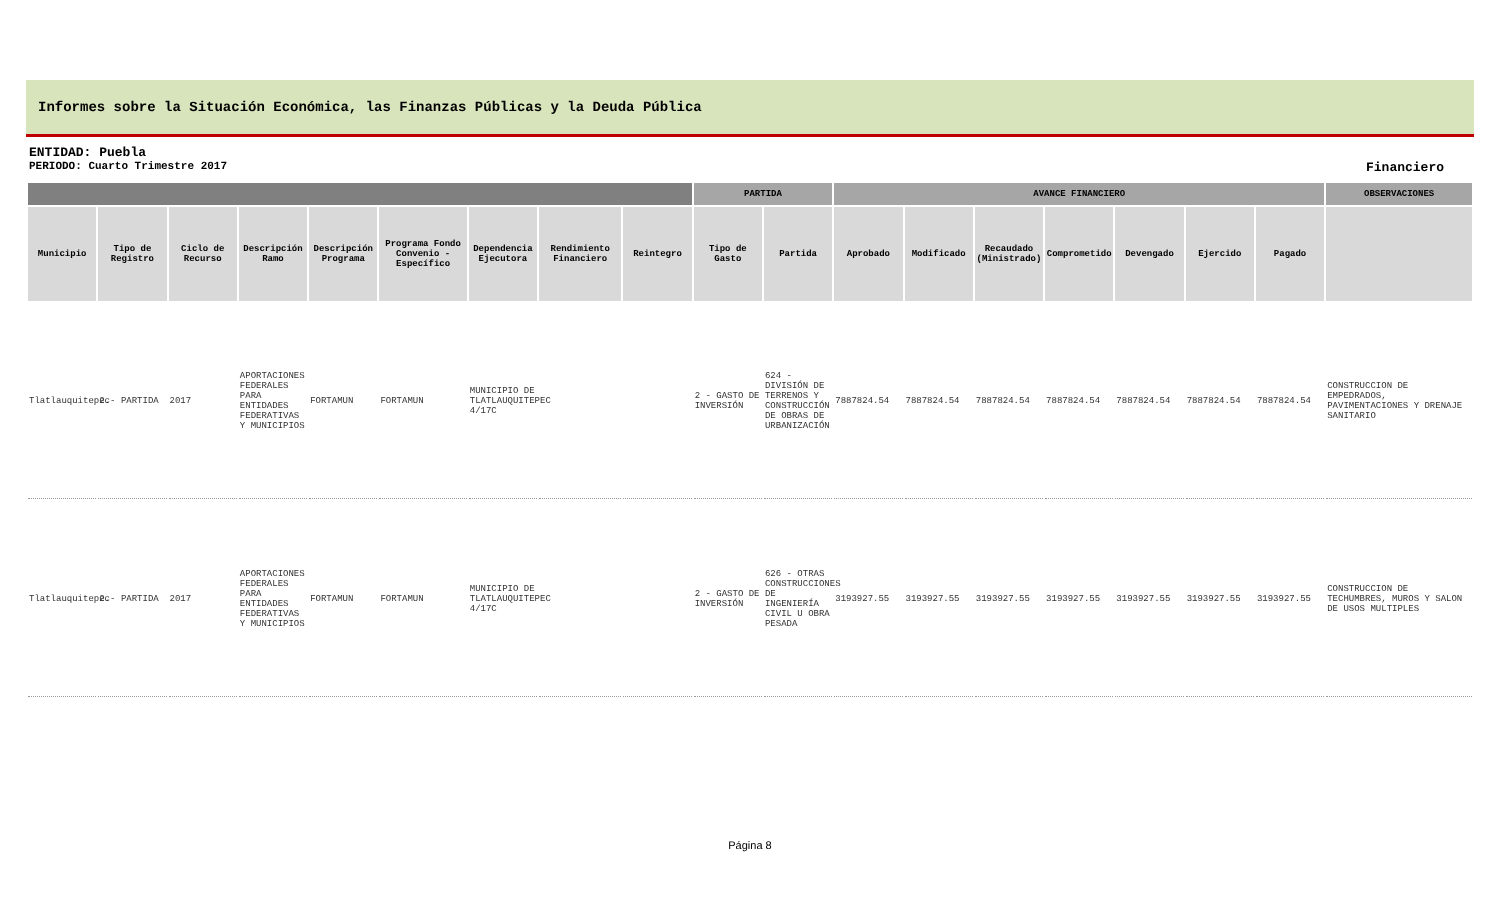Informes sobre la Situación Económica, las Finanzas Públicas y la Deuda Pública
ENTIDAD: Puebla
PERIODO: Cuarto Trimestre 2017 Financiero
| | | | | | | | | | PARTIDA | | AVANCE FINANCIERO | | | | | | | OBSERVACIONES |
| --- | --- | --- | --- | --- | --- | --- | --- | --- | --- | --- | --- | --- | --- | --- | --- | --- | --- | --- |
| Municipio | Tipo de Registro | Ciclo de Recurso | Descripción Ramo | Descripción Programa | Programa Fondo Convenio - Específico | Dependencia Ejecutora | Rendimiento Financiero | Reintegro | Tipo de Gasto | Partida | Aprobado | Modificado | Recaudado (Ministrado) | Comprometido | Devengado | Ejercido | Pagado | |
| Tlatlauquitepec | 2.- PARTIDA | 2017 | APORTACIONES FEDERALES PARA ENTIDADES FEDERATIVAS Y MUNICIPIOS | FORTAMUN | FORTAMUN | MUNICIPIO DE TLATLAUQUITEPEC 4/17C | | | 2 - GASTO DE INVERSIÓN | 624 - DIVISIÓN DE TERRENOS Y CONSTRUCCIÓN DE OBRAS DE URBANIZACIÓN | 7887824.54 | 7887824.54 | 7887824.54 | 7887824.54 | 7887824.54 | 7887824.54 | 7887824.54 | CONSTRUCCION DE EMPEDRADOS, PAVIMENTACIONES Y DRENAJE SANITARIO |
| Tlatlauquitepec | 2.- PARTIDA | 2017 | APORTACIONES FEDERALES PARA ENTIDADES FEDERATIVAS Y MUNICIPIOS | FORTAMUN | FORTAMUN | MUNICIPIO DE TLATLAUQUITEPEC 4/17C | | | 2 - GASTO DE INVERSIÓN | 626 - OTRAS CONSTRUCCIONES DE INGENIERÍA CIVIL U OBRA PESADA | 3193927.55 | 3193927.55 | 3193927.55 | 3193927.55 | 3193927.55 | 3193927.55 | 3193927.55 | CONSTRUCCION DE TECHUMBRES, MUROS Y SALON DE USOS MULTIPLES |
Página 8